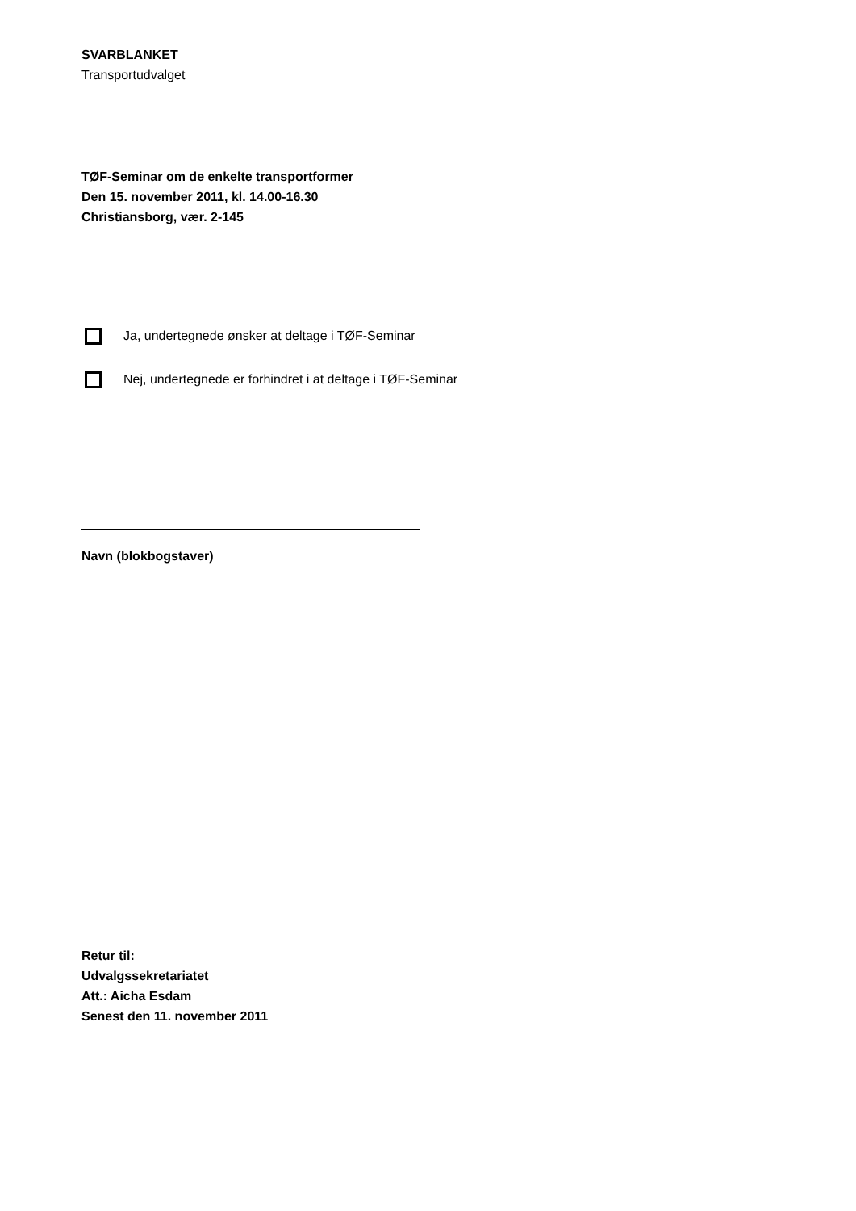SVARBLANKET
Transportudvalget
TØF-Seminar om de enkelte transportformer
Den 15. november 2011, kl. 14.00-16.30
Christiansborg, vær. 2-145
Ja, undertegnede ønsker at deltage i TØF-Seminar
Nej, undertegnede er forhindret i at deltage i TØF-Seminar
Navn (blokbogstaver)
Retur til:
Udvalgssekretariatet
Att.: Aicha Esdam
Senest den 11. november 2011